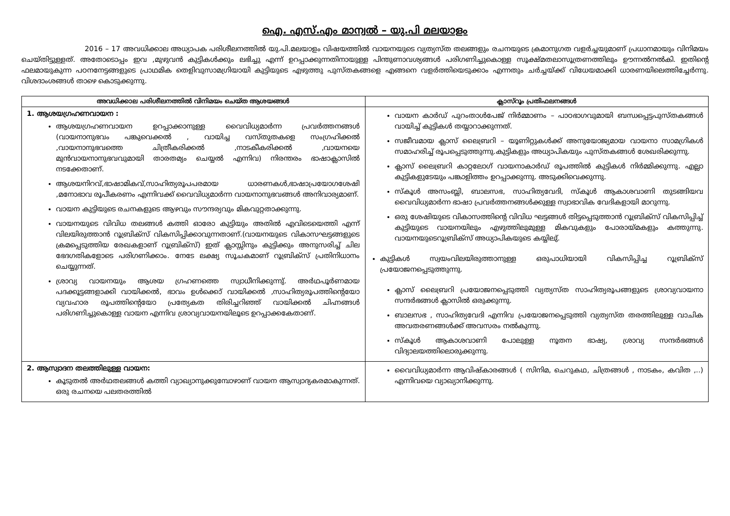ഐ. എസ്.എം മാന്വൽ – യു.പി മലയാളം
2016 – 17 അവധിക്കാല അധ്യാപക പരിശീലനത്തിൽ യു.പി.മലയാളം വിഷയത്തിൽ വായനയുടെ വ്യത്യസ്ത തലങ്ങളും രചനയുടെ ക്രമാനുഗത വളർച്ചയുമാണ് പ്രധാനമായും വിനിമയം ചെയ്തിട്ടുള്ളത്. അതോടൊപ്പം ഇവ ,മുഴുവൻ കുട്ടികൾക്കും ലഭിച്ചു എന്ന് ഉറപ്പാക്കുന്നതിനായുള്ള പിന്തുണാവശ്യങ്ങൾ പരിഗണിച്ചുകൊള്ള സൂക്ഷ്മതലാസൂത്രണത്തിലും ഊന്നൽനൽകി. ഇതിന്റെ ഫലമായുകുന്ന പഠനനേട്ടങ്ങളുടെ പ്രാഥമിക തെളിവുസാമഗ്രിയായി കുട്ടിയുടെ എഴുത്തു പുസ്തകങ്ങളെ എങ്ങനെ വളർത്തിയെടുക്കാം എന്നതും ചർച്ചയ്ക്ക് വിധേയമാക്കി ധാരണയിലെത്തിച്ചേർന്നു. വിശദാംശങ്ങൾ താഴെ കൊടുക്കുന്നു.
| അവധിക്കാല പരിശീലനത്തിൽ വിനിമയം ചെയ്ത ആശയങ്ങൾ | ക്ലാസ്റൂം പ്രതിഫലനങ്ങൾ |
| --- | --- |
| 1. ആശയഗ്രഹണവായന : ആശയഗ്രഹണവായന ഉറപ്പാക്കാനുള്ള വൈവിധ്യമാർന്ന പ്രവർത്തനങ്ങൾ (വായനാനുഭവം പങ്കുവെക്കൽ , വായിച്ച വസ്തുതകളെ സംഗ്രഹിക്കൽ ,വായനാനുഭവത്തെ ചിത്രീകരിക്കൽ ,നാടകീകരിക്കൽ ,വായനയെ മുൻവായനാനുഭവവുമായി താരതമ്യം ചെയ്യൽ എന്നിവ) നിരന്തരം ഭാഷാക്ലാസിൽ നടക്കേതാണ്. ആശയനിറവ്,ഭാഷാമികവ്,സാഹിത്യരൂപപരമായ ധാരണകൾ,ഭാഷാപ്രയോഗശേഷി ,മനോഭാവ രൂപീകരണം എന്നിവക്ക് വൈവിധ്യമാർന്ന വായനാനുഭവങ്ങൾ അനിവാര്യമാണ്. വായന കുട്ടിയുടെ രചനകളുടെ ആഴവും സൗന്ദര്യവും മികവുറ്റതാക്കുന്നു. വായനയുടെ വിവിധ തലങ്ങൾ കത്തി ഓരോ കുട്ടിയും അതിൽ എവിടെയെത്തി എന്ന് വിലയിരുത്താൻ റൂബ്രിക്സ് വികസിപ്പിക്കാവുന്നതാണ്.(വായനയുടെ വികാസഘട്ടങ്ങളുടെ ക്രമപ്പെടുത്തിയ രേഖകളാണ് റൂബ്രിക്സ്) ഇത് ക്ലാസ്സിനും കുട്ടിക്കും അനുസരിച്ച് ചില ഭേദഗതികളോടെ പരിഗണിക്കാം. നേടേ ലക്ഷ്യ സൂചകമാണ് റൂബ്രിക്സ് പ്രതിനിധാനം ചെയ്യുന്നത്. ശ്രാവ്യ വായനയും ആശയ ഗ്രഹണത്തെ സ്വാധീനിക്കുന്നു്. അർഥപൂർണമായ പദക്കൂട്ടങ്ങളാക്കി വായിക്കൽ, ഭാവം ഉൾക്കൊ് വായിക്കൽ ,സാഹിത്യരൂപത്തിന്റെയോ വ്യവഹാര രൂപത്തിന്റെയോ പ്രത്യേകത തിരിച്ചറിഞ്ഞ് വായിക്കൽ ചിഹ്നങ്ങൾ പരിഗണിച്ചുകൊള്ള വായന എന്നിവ ശ്രാവ്യവായനയിലൂടെ ഉറപ്പാക്കകേതാണ്. | വായന കാർഡ് പുറംതാൾപേജ് നിർമ്മാണം – പാഠഭാഗവുമായി ബന്ധപ്പെട്ടപുസ്തകങ്ങൾ വായിച്ച് കുട്ടികൾ തയ്യാറാക്കുന്നത്. സജീവമായ ക്ലാസ് ലൈബ്രറി – യൂണിറ്റുകൾക്ക് അനുയോജ്യമായ വായനാ സാമഗ്രികൾ സമാഹരിച്ച് രൂപപ്പെടുത്തുന്നു.കുട്ടികളും അധ്യാപികയും പുസ്തകങ്ങൾ ശേഖരിക്കുന്നു. ക്ലാസ് ലൈബ്രറി കാറ്റലോഗ് വായനാകാർഡ് രൂപത്തിൽ കുട്ടികൾ നിർമ്മിക്കുന്നു. എല്ലാ കുട്ടികളുടേയും പങ്കാളിത്തം ഉറപ്പാക്കുന്നു. അടുക്കിവെക്കുന്നു. സ്കൂൾ അസംബ്ലി, ബാലസഭ, സാഹിത്യവേദി, സ്കൂൾ ആകാശവാണി തുടങ്ങിയവ വൈവിധ്യമാർന്ന ഭാഷാ പ്രവർത്തനങ്ങൾക്കുള്ള സ്വാഭാവിക വേദികളായി മാറുന്നു. ഒരു ശേഷിയുടെ വികാസത്തിന്റെ വിവിധ ഘട്ടങ്ങൾ തിട്ടപ്പെടുത്താൻ റൂബ്രിക്സ് വികസിപ്പിച്ച് കുട്ടിയുടെ വായനയിലും എഴുത്തിലുമുള്ള മികവുകളും പോരായ്മകളും കത്തുന്നു. വായനയുടെറൂബ്രിക്സ് അധ്യാപികയുടെ കയ്യിലു്. കുട്ടികൾ സ്വയംവിലയിരുത്താനുള്ള ഒരുപാധിയായി വികസിപ്പിച്ച റൂബ്രിക്സ് പ്രയോജനപ്പെടുത്തുന്നു. ക്ലാസ് ലൈബ്രറി പ്രയോജനപ്പെടുത്തി വ്യത്യസ്ത സാഹിത്യരൂപങ്ങളുടെ ശ്രാവ്യവായനാ സന്ദർഭങ്ങൾ ക്ലാസിൽ ഒരുക്കുന്നു. ബാലസഭ , സാഹിത്യവേദി എന്നിവ പ്രയോജനപ്പെടുത്തി വ്യത്യസ്ത തരത്തിലുള്ള വാചിക അവതരണങ്ങൾക്ക് അവസരം നൽകുന്നു. സ്കൂൾ ആകാശവാണി പോലുള്ള നൂതന ഭാഷ്യ, ശ്രാവ്യ സന്ദർഭങ്ങൾ വിദ്യാലയത്തിലൊരുക്കുന്നു. |
| 2. ആസ്വാദന തലത്തിലുള്ള വായന: കൂടുതൽ അർഥതലങ്ങൾ കത്തി വ്യാഖ്യാനുക്കുമ്പോഴാണ് വായന ആസ്വാദ്യകരമാകുന്നത്. ഒരു രചനയെ പലതരത്തിൽ | വൈവിധ്യമാർന്ന ആവിഷ്കാരങ്ങൾ ( സിനിമ, ചെറുകഥ, ചിത്രങ്ങൾ , നാടകം, കവിത ,..) എന്നിവയെ വ്യാഖ്യാനിക്കുന്നു. |